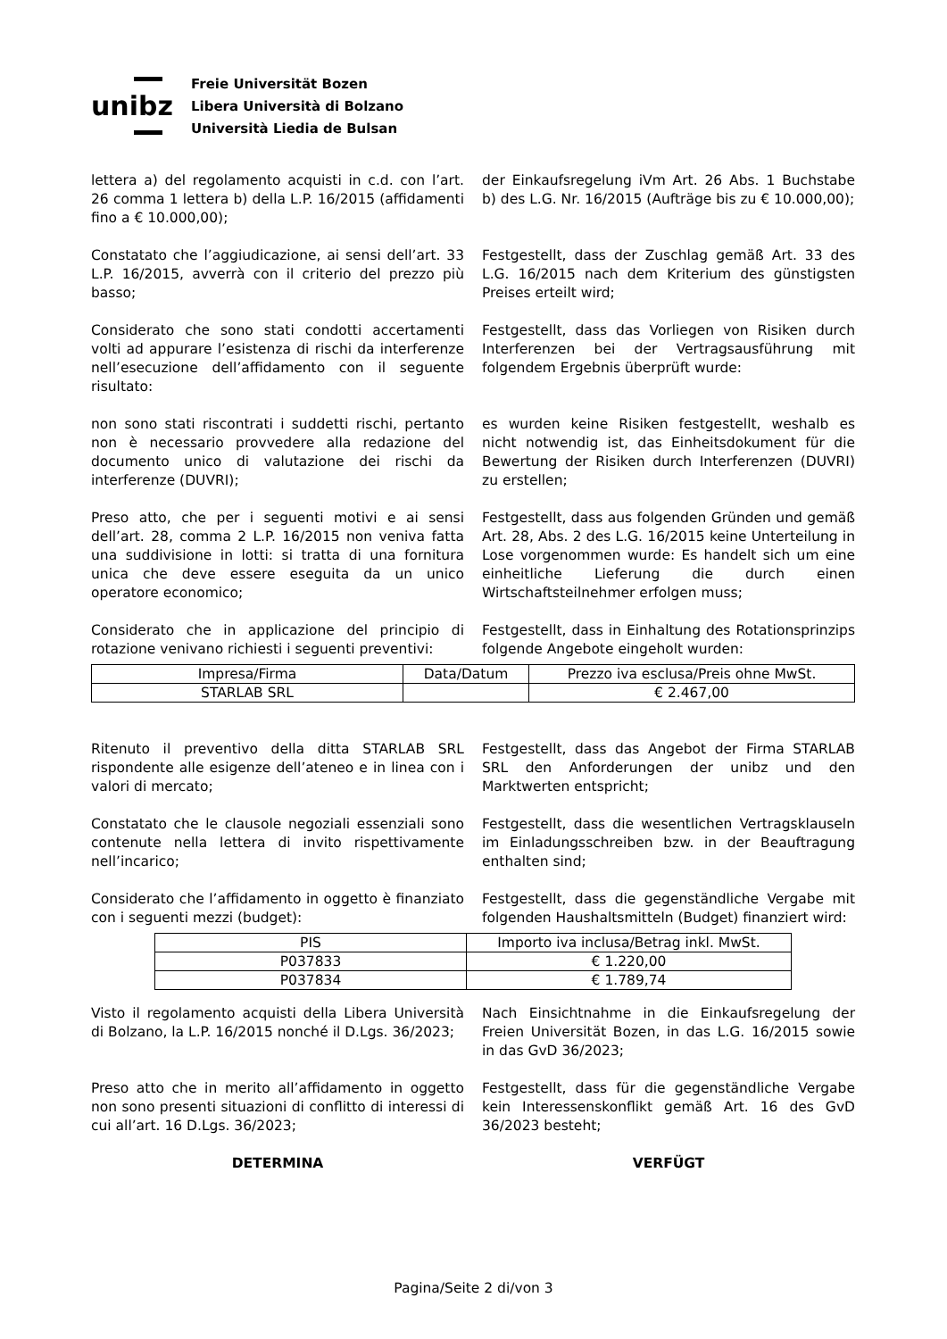unibz
Freie Universität Bozen
Libera Università di Bolzano
Università Liedia de Bulsan
lettera a) del regolamento acquisti in c.d. con l’art. 26 comma 1 lettera b) della L.P. 16/2015 (affidamenti fino a € 10.000,00);
der Einkaufsregelung iVm Art. 26 Abs. 1 Buchstabe b) des L.G. Nr. 16/2015 (Aufträge bis zu € 10.000,00);
Constatato che l’aggiudicazione, ai sensi dell’art. 33 L.P. 16/2015, avverrà con il criterio del prezzo più basso;
Festgestellt, dass der Zuschlag gemäß Art. 33 des L.G. 16/2015 nach dem Kriterium des günstigsten Preises erteilt wird;
Considerato che sono stati condotti accertamenti volti ad appurare l’esistenza di rischi da interferenze nell’esecuzione dell’affidamento con il seguente risultato:
Festgestellt, dass das Vorliegen von Risiken durch Interferenzen bei der Vertragsausführung mit folgendem Ergebnis überprüft wurde:
non sono stati riscontrati i suddetti rischi, pertanto non è necessario provvedere alla redazione del documento unico di valutazione dei rischi da interferenze (DUVRI);
es wurden keine Risiken festgestellt, weshalb es nicht notwendig ist, das Einheitsdokument für die Bewertung der Risiken durch Interferenzen (DUVRI) zu erstellen;
Preso atto, che per i seguenti motivi e ai sensi dell’art. 28, comma 2 L.P. 16/2015 non veniva fatta una suddivisione in lotti: si tratta di una fornitura unica che deve essere eseguita da un unico operatore economico;
Festgestellt, dass aus folgenden Gründen und gemäß Art. 28, Abs. 2 des L.G. 16/2015 keine Unterteilung in Lose vorgenommen wurde: Es handelt sich um eine einheitliche Lieferung die durch einen Wirtschaftsteilnehmer erfolgen muss;
Considerato che in applicazione del principio di rotazione venivano richiesti i seguenti preventivi:
Festgestellt, dass in Einhaltung des Rotationsprinzips folgende Angebote eingeholt wurden:
| Impresa/Firma | Data/Datum | Prezzo iva esclusa/Preis ohne MwSt. |
| --- | --- | --- |
| STARLAB SRL | | € 2.467,00 |
Ritenuto il preventivo della ditta STARLAB SRL rispondente alle esigenze dell’ateneo e in linea con i valori di mercato;
Festgestellt, dass das Angebot der Firma STARLAB SRL den Anforderungen der unibz und den Marktwerten entspricht;
Constatato che le clausole negoziali essenziali sono contenute nella lettera di invito rispettivamente nell’incarico;
Festgestellt, dass die wesentlichen Vertragsklauseln im Einladungsschreiben bzw. in der Beauftragung enthalten sind;
Considerato che l’affidamento in oggetto è finanziato con i seguenti mezzi (budget):
Festgestellt, dass die gegenständliche Vergabe mit folgenden Haushaltsmitteln (Budget) finanziert wird:
| PIS | Importo iva inclusa/Betrag inkl. MwSt. |
| --- | --- |
| P037833 | € 1.220,00 |
| P037834 | € 1.789,74 |
Visto il regolamento acquisti della Libera Università di Bolzano, la L.P. 16/2015 nonché il D.Lgs. 36/2023;
Nach Einsichtnahme in die Einkaufsregelung der Freien Universität Bozen, in das L.G. 16/2015 sowie in das GvD 36/2023;
Preso atto che in merito all’affidamento in oggetto non sono presenti situazioni di conflitto di interessi di cui all’art. 16 D.Lgs. 36/2023;
Festgestellt, dass für die gegenständliche Vergabe kein Interessenskonflikt gemäß Art. 16 des GvD 36/2023 besteht;
DETERMINA VERFÜGT
Pagina/Seite 2 di/von 3